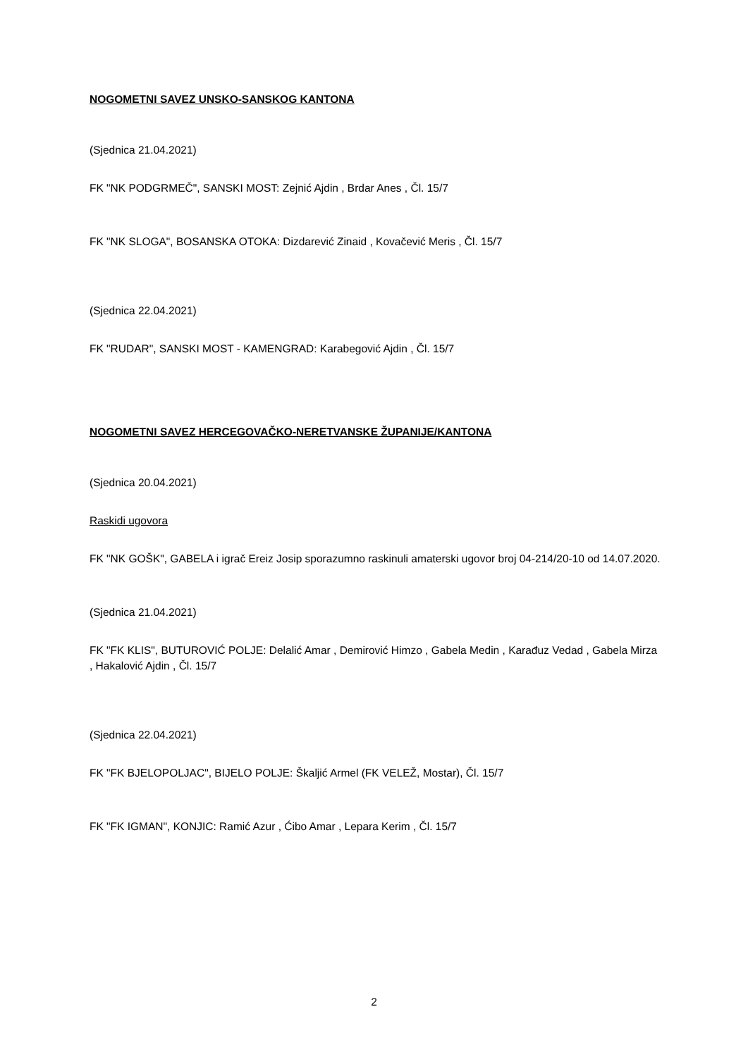NOGOMETNI SAVEZ UNSKO-SANSKOG KANTONA
(Sjednica 21.04.2021)
FK "NK PODGRMEČ", SANSKI MOST: Zejnić Ajdin , Brdar Anes , Čl. 15/7
FK "NK SLOGA", BOSANSKA OTOKA: Dizdarević Zinaid , Kovačević Meris , Čl. 15/7
(Sjednica 22.04.2021)
FK "RUDAR", SANSKI MOST - KAMENGRAD: Karabegović Ajdin , Čl. 15/7
NOGOMETNI SAVEZ HERCEGOVAČKO-NERETVANSKE ŽUPANIJE/KANTONA
(Sjednica 20.04.2021)
Raskidi ugovora
FK "NK GOŠK", GABELA i igrač Ereiz Josip sporazumno raskinuli amaterski ugovor broj 04-214/20-10 od 14.07.2020.
(Sjednica 21.04.2021)
FK "FK KLIS", BUTUROVIĆ POLJE: Delalić Amar , Demirović Himzo , Gabela Medin , Karađuz Vedad , Gabela Mirza , Hakalović Ajdin , Čl. 15/7
(Sjednica 22.04.2021)
FK "FK BJELOPOLJAC", BIJELO POLJE: Škaljić Armel (FK VELEŽ, Mostar), Čl. 15/7
FK "FK IGMAN", KONJIC: Ramić Azur , Ćibo Amar , Lepara Kerim , Čl. 15/7
2